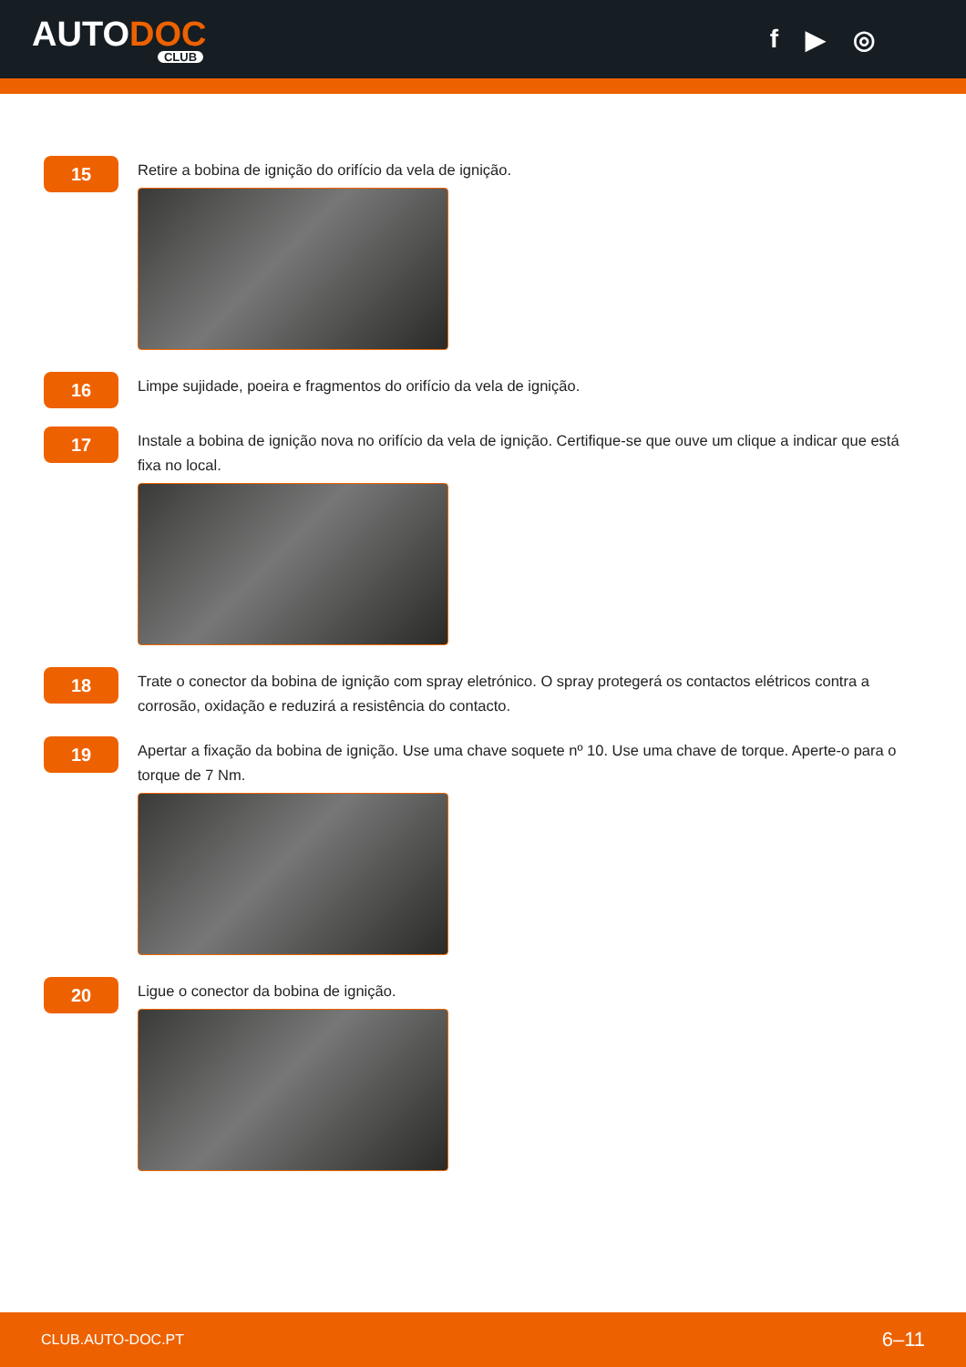AUTODOC
CLUB
f ▶ ◎
15
Retire a bobina de ignição do orifício da vela de ignição.
16
Limpe sujidade, poeira e fragmentos do orifício da vela de ignição.
17
Instale a bobina de ignição nova no orifício da vela de ignição. Certifique-se que ouve um clique a indicar que está fixa no local.
18
Trate o conector da bobina de ignição com spray eletrónico. O spray protegerá os contactos elétricos contra a corrosão, oxidação e reduzirá a resistência do contacto.
19
Apertar a fixação da bobina de ignição. Use uma chave soquete nº 10. Use uma chave de torque. Aperte-o para o torque de 7 Nm.
20
Ligue o conector da bobina de ignição.
CLUB.AUTO-DOC.PT 6–11